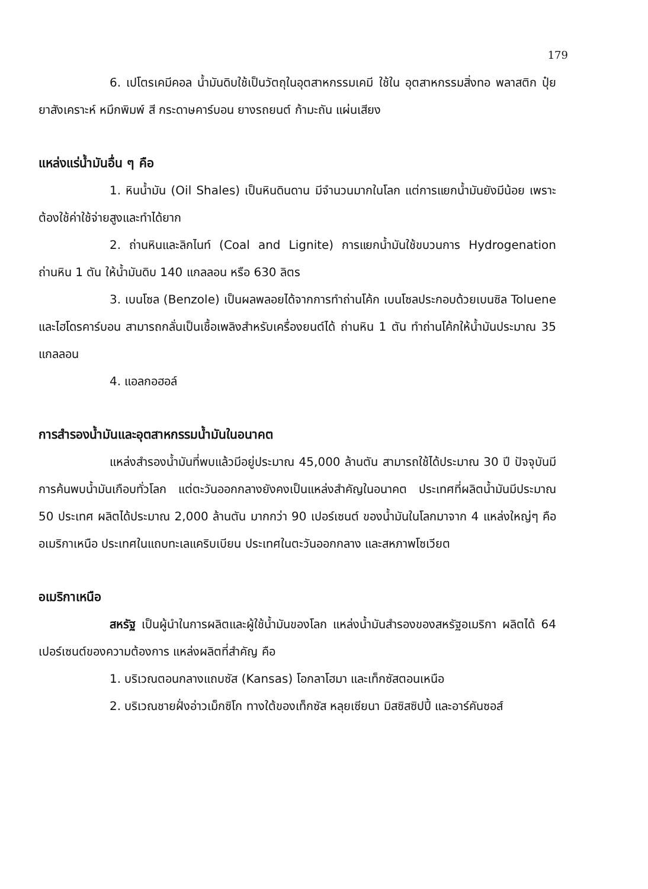179
6. เปโตรเคมีคอล น้ำมันดิบใช้เป็นวัตถุในอุตสาหกรรมเคมี ใช้ใน อุตสาหกรรมสิ่งทอ พลาสติก ปุ๋ย ยาสังเคราะห์ หมึกพิมพ์ สี กระดาษคาร์บอน ยางรถยนต์ ก้ามะถัน แผ่นเสียง
แหล่งแร่น้ำมันอื่น ๆ คือ
1. หินน้ำมัน (Oil Shales) เป็นหินดินดาน มีจำนวนมากในโลก แต่การแยกน้ำมันยังมีน้อย เพราะต้องใช้ค่าใช้จ่ายสูงและทำได้ยาก
2. ถ่านหินและลิกไนท์ (Coal and Lignite) การแยกน้ำมันใช้ขบวนการ Hydrogenation ถ่านหิน 1 ตัน ให้น้ำมันดิบ 140 แกลลอน หรือ 630 ลิตร
3. เบนโซล (Benzole) เป็นผลพลอยได้จากการทำถ่านโค้ก เบนโซลประกอบด้วยเบนซิล Toluene และไฮโดรคาร์บอน สามารถกลั่นเป็นเชื้อเพลิงสำหรับเครื่องยนต์ได้ ถ่านหิน 1 ตัน ทำถ่านโค้กให้น้ำมันประมาณ 35 แกลลอน
4. แอลกอฮอล์
การสำรองน้ำมันและอุตสาหกรรมน้ำมันในอนาคต
แหล่งสำรองน้ำมันที่พบแล้วมีอยู่ประมาณ 45,000 ล้านตัน สามารถใช้ได้ประมาณ 30 ปี ปัจจุบันมีการค้นพบน้ำมันเกือบทั่วโลก แต่ตะวันออกกลางยังคงเป็นแหล่งสำคัญในอนาคต ประเทศที่ผลิตน้ำมันมีประมาณ 50 ประเทศ ผลิตได้ประมาณ 2,000 ล้านตัน มากกว่า 90 เปอร์เซนต์ ของน้ำมันในโลกมาจาก 4 แหล่งใหญ่ๆ คือ อเมริกาเหนือ ประเทศในแถบทะเลแคริบเบียน ประเทศในตะวันออกกลาง และสหภาพโซเวียต
อเมริกาเหนือ
สหรัฐ เป็นผู้นำในการผลิตและผู้ใช้น้ำมันของโลก แหล่งน้ำมันสำรองของสหรัฐอเมริกา ผลิตได้ 64 เปอร์เซนต์ของความต้องการ แหล่งผลิตที่สำคัญ คือ
1. บริเวณตอนกลางแถบซัส (Kansas) โอกลาโฮมา และเท็กซัสตอนเหนือ
2. บริเวณชายฝั่งอ่าวเม็กซิโก ทางใต้ของเท็กซัส หลุยเซียนา มิสซิสซิปปี้ และอาร์คันซอส์